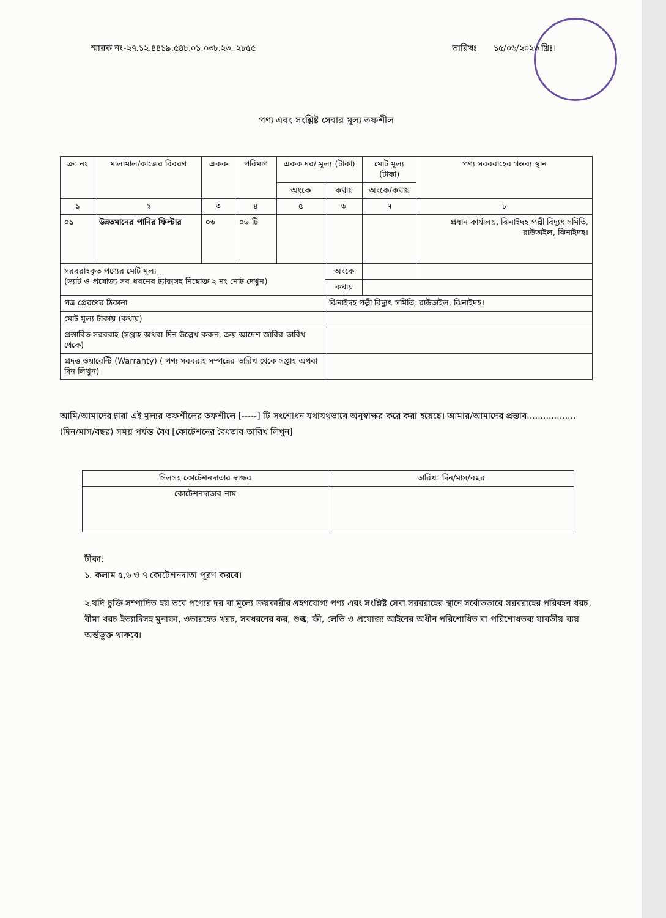স্মারক নং-২৭.১২.৪৪১৯.৫৪৮.০১.০৩৮.২৩. ২৮৫৫ তারিখঃ ১৫/০৬/২০২৩ খ্রিঃ।
পণ্য এবং সংশ্লিষ্ট সেবার মূল্য তফশীল
| ক্র: নং | মালামাল/কাজের বিবরণ | একক | পরিমাণ | একক দর/ মূল্য (টাকা) | | মোট মূল্য (টাকা) | পণ্য সরবরাহের গন্তব্য স্থান |
| --- | --- | --- | --- | --- | --- | --- | --- |
| | | | | অংকে | কথায় | অংকে/কথায় | |
| ১ | ২ | ৩ | ৪ | ৫ | ৬ | ৭ | ৮ |
| ০১ | উন্নতমানের পানির ফিল্টার | ০৬ | ০৬ টি | | | | প্রধান কার্যালয়, ঝিনাইদহ পল্লী বিদ্যুৎ সমিতি, রাউতাইল, ঝিনাইদহ। |
| সরবরাহকৃত পণ্যের মোট মূল্য (ভ্যাট ও প্রযোজ্য সব ধরনের ট্যাক্সসহ নিম্নোক্ত ২ নং নোট দেখুন) | | | | | অংকে | | |
| | | | | | কথায় | | |
| পত্র প্রেরণের ঠিকানা | | | | | ঝিনাইদহ পল্লী বিদ্যুৎ সমিতি, রাউতাইল, ঝিনাইদহ। | | |
| মোট মূল্য টাকায় (কথায়) | | | | | | | |
| প্রস্তাবিত সরবরাহ (সপ্তাহ অথবা দিন উল্লেখ করুন, ক্রয় আদেশ জারির তারিখ থেকে) | | | | | | | |
| প্রদত্ত ওয়ারেন্টি (Warranty) ( পণ্য সরবরাহ সম্পন্নের তারিখ থেকে সপ্তাহ অথবা দিন লিখুন) | | | | | | | |
আমি/আমাদের দ্বারা এই মূল্যর তফশীলের তফশীলে [-----] টি সংশোধন যথাযথভাবে অনুস্বাক্ষর করে করা হয়েছে। আমার/আমাদের প্রস্তাব..................(দিন/মাস/বছর) সময় পর্যন্ত বৈধ [কোটেশনের বৈধতার তারিখ লিখুন]
| সিলসহ কোটেশনদাতার স্বাক্ষর | তারিখ: দিন/মাস/বছর |
| কোটেশনদাতার নাম | |
টীকা:
১. কলাম ৫,৬ ও ৭ কোটেশনদাতা পূরণ করবে।
২.যদি চুক্তি সম্পাদিত হয় তবে পণ্যের দর বা মূল্যে ক্রয়কারীর গ্রহণযোগ্য পণ্য এবং সংশ্লিষ্ট সেবা সরবরাহের স্থানে সর্বোতভাবে সরবরাহের পরিবহন খরচ, বীমা খরচ ইত্যাদিসহ মুনাফা, ওভারহেড খরচ, সবধরনের কর, শুল্ক, ফী, লেভি ও প্রযোজ্য আইনের অধীন পরিশোধিত বা পরিশোধতব্য যাবতীয় ব্যয় অর্ন্তভুক্ত থাকবে।